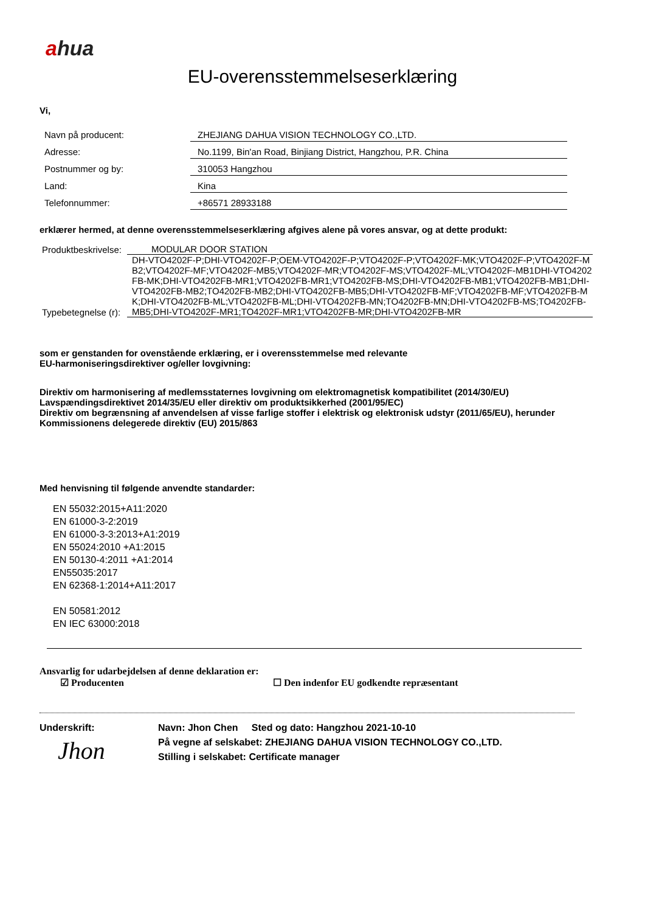ahua
EU-overensstemmelseserklæring
Vi,
| Navn på producent: | ZHEJIANG DAHUA VISION TECHNOLOGY CO.,LTD. |
| Adresse: | No.1199, Bin'an Road, Binjiang District, Hangzhou, P.R. China |
| Postnummer og by: | 310053 Hangzhou |
| Land: | Kina |
| Telefonnummer: | +86571 28933188 |
erklærer hermed, at denne overensstemmelseserklæring afgives alene på vores ansvar, og at dette produkt:
| Produktbeskrivelse: | MODULAR DOOR STATION |
| Typebetegnelse (r): | DH-VTO4202F-P;DHI-VTO4202F-P;OEM-VTO4202F-P;VTO4202F-P;VTO4202F-MK;VTO4202F-P;VTO4202F-MB2;VTO4202F-MF;VTO4202F-MB5;VTO4202F-MR;VTO4202F-MS;VTO4202F-ML;VTO4202F-MB1DHI-VTO4202FB-MK;DHI-VTO4202FB-MR1;VTO4202FB-MR1;VTO4202FB-MS;DHI-VTO4202FB-MB1;VTO4202FB-MB1;DHI-VTO4202FB-MB2;TO4202FB-MB2;DHI-VTO4202FB-MB5;DHI-VTO4202FB-MF;VTO4202FB-MF;VTO4202FB-MK;DHI-VTO4202FB-ML;VTO4202FB-ML;DHI-VTO4202FB-MN;TO4202FB-MN;DHI-VTO4202FB-MS;TO4202FB-MB5;DHI-VTO4202F-MR1;TO4202F-MR1;VTO4202FB-MR;DHI-VTO4202FB-MR |
som er genstanden for ovenstående erklæring, er i overensstemmelse med relevante
EU-harmoniseringsdirektiver og/eller lovgivning:
Direktiv om harmonisering af medlemsstaternes lovgivning om elektromagnetisk kompatibilitet (2014/30/EU)
Lavspændingsdirektivet 2014/35/EU eller direktiv om produktsikkerhed (2001/95/EC)
Direktiv om begrænsning af anvendelsen af visse farlige stoffer i elektrisk og elektronisk udstyr (2011/65/EU), herunder Kommissionens delegerede direktiv (EU) 2015/863
Med henvisning til følgende anvendte standarder:
EN 55032:2015+A11:2020
EN 61000-3-2:2019
EN 61000-3-3:2013+A1:2019
EN 55024:2010 +A1:2015
EN 50130-4:2011 +A1:2014
EN55035:2017
EN 62368-1:2014+A11:2017
EN 50581:2012
EN IEC 63000:2018
Ansvarlig for udarbejdelsen af denne deklaration er:
☑ Producenten ☐ Den indenfor EU godkendte repræsentant
Underskrift:
Jhon
Navn: Jhon Chen Sted og dato: Hangzhou 2021-10-10
På vegne af selskabet: ZHEJIANG DAHUA VISION TECHNOLOGY CO.,LTD.
Stilling i selskabet: Certificate manager